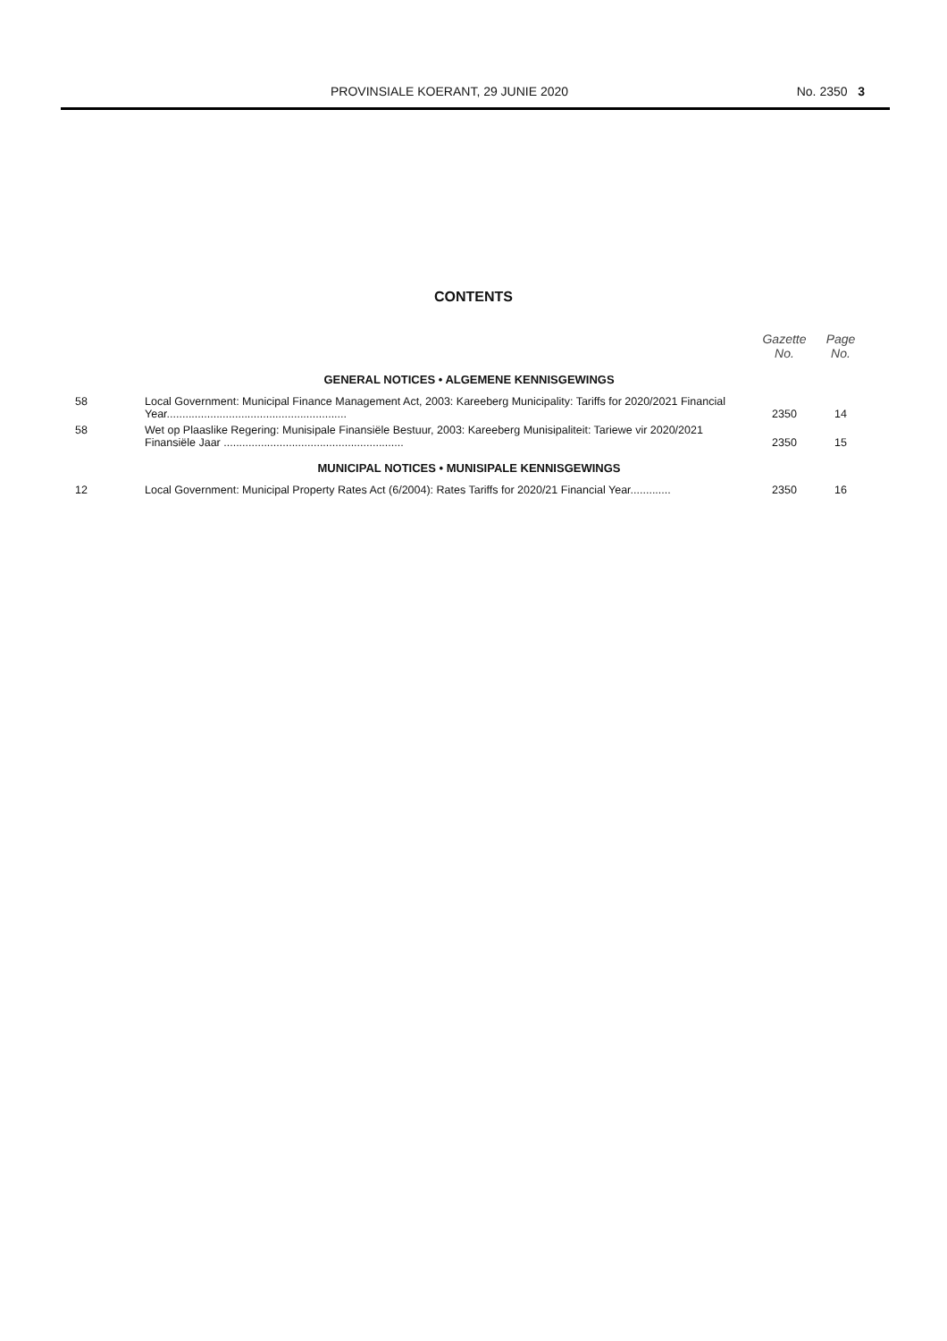PROVINSIALE KOERANT, 29 JUNIE 2020 No. 2350 3
CONTENTS
| | | Gazette No. | Page No. |
| --- | --- | --- | --- |
| GENERAL NOTICES • ALGEMENE KENNISGEWINGS | | | |
| 58 | Local Government: Municipal Finance Management Act, 2003: Kareeberg Municipality: Tariffs for 2020/2021 Financial Year.......................................................... | 2350 | 14 |
| 58 | Wet op Plaaslike Regering: Munisipale Finansiële Bestuur, 2003: Kareeberg Munisipaliteit: Tariewe vir 2020/2021 Finansiële Jaar .......................................................... | 2350 | 15 |
| MUNICIPAL NOTICES • MUNISIPALE KENNISGEWINGS | | | |
| 12 | Local Government: Municipal Property Rates Act (6/2004): Rates Tariffs for 2020/21 Financial Year............. | 2350 | 16 |